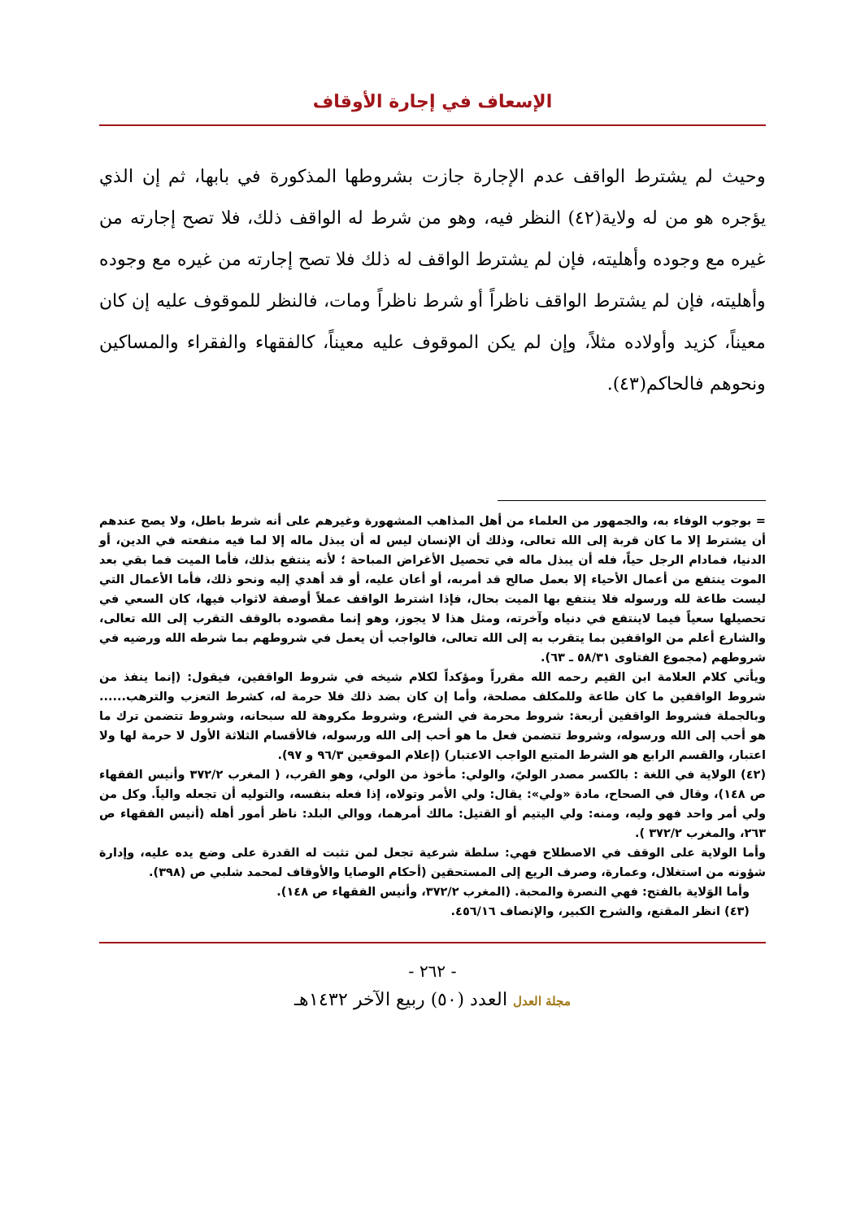الإسعاف في إجارة الأوقاف
وحيث لم يشترط الواقف عدم الإجارة جازت بشروطها المذكورة في بابها، ثم إن الذي يؤجره هو من له ولاية(٤٢) النظر فيه، وهو من شرط له الواقف ذلك، فلا تصح إجارته من غيره مع وجوده وأهليته، فإن لم يشترط الواقف له ذلك فلا تصح إجارته من غيره مع وجوده وأهليته، فإن لم يشترط الواقف ناظراً أو شرط ناظراً ومات، فالنظر للموقوف عليه إن كان معيناً، كزيد وأولاده مثلاً، وإن لم يكن الموقوف عليه معيناً، كالفقهاء والفقراء والمساكين ونحوهم فالحاكم(٤٣).
= بوجوب الوفاء به، والجمهور من العلماء من أهل المذاهب المشهورة وغيرهم على أنه شرط باطل، ولا يصح عندهم أن يشترط إلا ما كان قربة إلى الله تعالى، وذلك أن الإنسان ليس له أن يبذل ماله إلا لما فيه منفعته في الدين، أو الدنيا، فمادام الرجل حياً، فله أن يبذل ماله في تحصيل الأغراض المباحة ؛ لأنه ينتفع بذلك، فأما الميت فما بقي بعد الموت ينتفع من أعمال الأحياء إلا بعمل صالح قد أمربه، أو أعان عليه، أو قد أهدي إليه ونحو ذلك، فأما الأعمال التي ليست طاعة لله ورسوله فلا ينتفع بها الميت بحال، فإذا اشترط الواقف عملاً أوصفة لاثواب فيها، كان السعي في تحصيلها سعياً فيما لاينتفع في دنياه وآخرته، ومثل هذا لا يجوز، وهو إنما مقصوده بالوقف التقرب إلى الله تعالى، والشارع أعلم من الواقفين بما يتقرب به إلى الله تعالى، فالواجب أن يعمل في شروطهم بما شرطه الله ورضيه في شروطهم (مجموع الفتاوى ٥٨/٣١ ـ ٦٣).
ويأتي كلام العلامة ابن القيم رحمه الله مقرراً ومؤكداً لكلام شيخه في شروط الواقفين، فيقول: (إنما ينفذ من شروط الواقفين ما كان طاعة وللمكلف مصلحة، وأما إن كان بضد ذلك فلا حرمة له، كشرط التعزب والترهب...... وبالجملة فشروط الواقفين أربعة: شروط محرمة في الشرع، وشروط مكروهة لله سبحانه، وشروط تتضمن ترك ما هو أحب إلى الله ورسوله، وشروط تتضمن فعل ما هو أحب إلى الله ورسوله، فالأقسام الثلاثة الأول لا حرمة لها ولا اعتبار، والقسم الرابع هو الشرط المتبع الواجب الاعتبار) (إعلام الموقعين ٩٦/٣ و ٩٧).
(٤٢) الولاية في اللغة : بالكسر مصدر الوليّ، والولي: مأخوذ من الولي، وهو القرب، ( المغرب ٣٧٢/٢ وأنيس الفقهاء ص ١٤٨)، وقال في الصحاح، مادة «ولي»: يقال: ولي الأمر وتولاه، إذا فعله بنفسه، والتوليه أن تجعله والياً. وكل من ولي أمر واحد فهو وليه، ومنه: ولي اليتيم أو القتيل: مالك أمرهما، ووالي البلد: ناظر أمور أهله (أنيس الفقهاء ص ٢٦٣، والمغرب ٣٧٢/٢ ).
وأما الولاية على الوقف في الاصطلاح فهي: سلطة شرعية تجعل لمن تثبت له القدرة على وضع يده عليه، وإدارة شؤونه من استغلال، وعمارة، وصرف الريع إلى المستحقين (أحكام الوصايا والأوقاف لمحمد شلبي ص (٣٩٨).
وأما الوَلاية بالفتح: فهي النصرة والمحبة. (المغرب ٣٧٢/٢، وأنيس الفقهاء ص ١٤٨).
(٤٣) انظر المقنع، والشرح الكبير، والإنصاف ٤٥٦/١٦.
- ٢٦٢ -
مجلة العدل العدد (٥٠) ربيع الآخر ١٤٣٢هـ